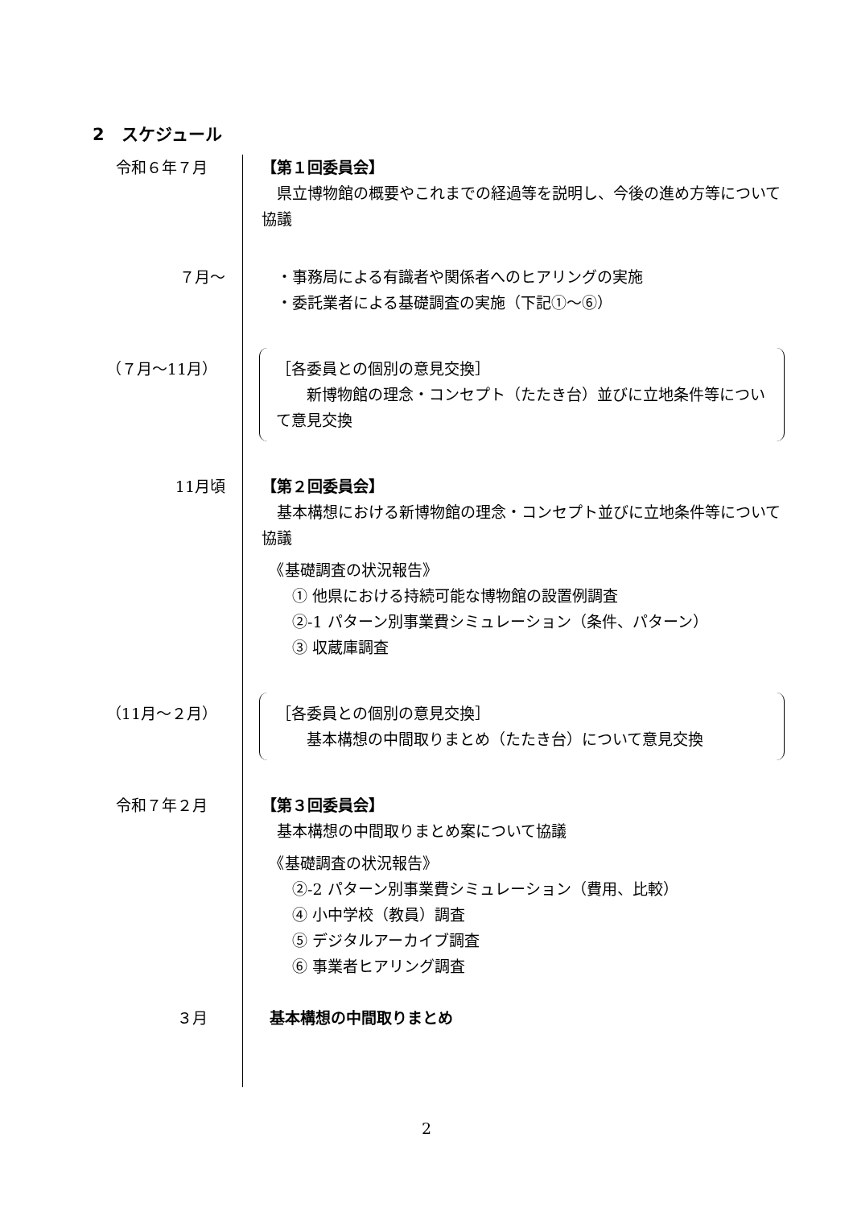2　スケジュール
令和６年７月 【第１回委員会】
　県立博物館の概要やこれまでの経過等を説明し、今後の進め方等について協議
７月～ 　・事務局による有識者や関係者へのヒアリングの実施
　・委託業者による基礎調査の実施（下記①～⑥）
（７月～11月） ［各委員との個別の意見交換］
　　新博物館の理念・コンセプト（たたき台）並びに立地条件等について意見交換
11月頃 【第２回委員会】
　基本構想における新博物館の理念・コンセプト並びに立地条件等について協議
　《基礎調査の状況報告》
　　① 他県における持続可能な博物館の設置例調査
　　②-1 パターン別事業費シミュレーション（条件、パターン）
　　③ 収蔵庫調査
（11月～２月） ［各委員との個別の意見交換］
　　基本構想の中間取りまとめ（たたき台）について意見交換
令和７年２月 【第３回委員会】
　基本構想の中間取りまとめ案について協議
　《基礎調査の状況報告》
　　②-2 パターン別事業費シミュレーション（費用、比較）
　　④ 小中学校（教員）調査
　　⑤ デジタルアーカイブ調査
　　⑥ 事業者ヒアリング調査
３月 基本構想の中間取りまとめ
2